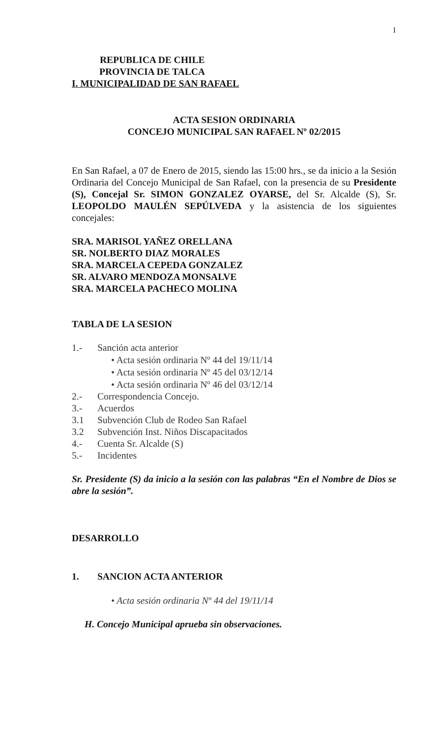1
REPUBLICA DE CHILE
PROVINCIA DE TALCA
I. MUNICIPALIDAD DE SAN RAFAEL
ACTA SESION ORDINARIA
CONCEJO MUNICIPAL SAN RAFAEL Nº 02/2015
En San Rafael, a 07 de Enero de 2015, siendo las 15:00 hrs., se da inicio a la Sesión Ordinaria del Concejo Municipal de San Rafael, con la presencia de su Presidente (S), Concejal Sr. SIMON GONZALEZ OYARSE, del Sr. Alcalde (S), Sr. LEOPOLDO MAULÉN SEPÚLVEDA y la asistencia de los siguientes concejales:
SRA. MARISOL YAÑEZ ORELLANA
SR. NOLBERTO DIAZ MORALES
SRA. MARCELA CEPEDA GONZALEZ
SR. ALVARO MENDOZA MONSALVE
SRA. MARCELA PACHECO MOLINA
TABLA DE LA SESION
1.- Sanción acta anterior
• Acta sesión ordinaria Nº 44 del 19/11/14
• Acta sesión ordinaria Nº 45 del 03/12/14
• Acta sesión ordinaria Nº 46 del 03/12/14
2.- Correspondencia Concejo.
3.- Acuerdos
3.1 Subvención Club de Rodeo San Rafael
3.2 Subvención Inst. Niños Discapacitados
4.- Cuenta Sr. Alcalde (S)
5.- Incidentes
Sr. Presidente (S) da inicio a la sesión con las palabras “En el Nombre de Dios se abre la sesión”.
DESARROLLO
1. SANCION ACTA ANTERIOR
• Acta sesión ordinaria Nº 44 del 19/11/14
H. Concejo Municipal aprueba sin observaciones.